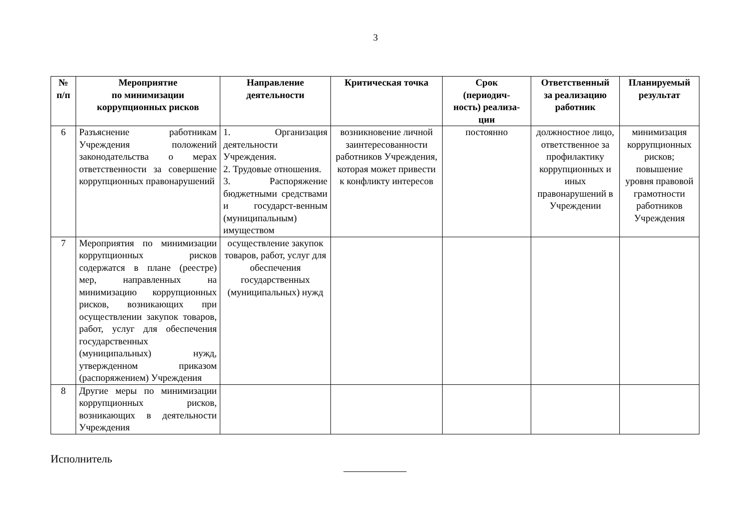3
| № п/п | Мероприятие по минимизации коррупционных рисков | Направление деятельности | Критическая точка | Срок (периодич- ность) реализа- ции | Ответственный за реализацию работник | Планируемый результат |
| --- | --- | --- | --- | --- | --- | --- |
| 6 | Разъяснение работникам Учреждения положений законодательства о мерах ответственности за совершение коррупционных правонарушений | 1. Организация деятельности Учреждения. 2. Трудовые отношения. 3. Распоряжение бюджетными средствами и государст-венным (муниципальным) имуществом | возникновение личной заинтересованности работников Учреждения, которая может привести к конфликту интересов | постоянно | должностное лицо, ответственное за профилактику коррупционных и иных правонарушений в Учреждении | минимизация коррупционных рисков; повышение уровня правовой грамотности работников Учреждения |
| 7 | Мероприятия по минимизации коррупционных рисков содержатся в плане (реестре) мер, направленных на минимизацию коррупционных рисков, возникающих при осуществлении закупок товаров, работ, услуг для обеспечения государственных (муниципальных) нужд, утвержденном приказом (распоряжением) Учреждения | осуществление закупок товаров, работ, услуг для обеспечения государственных (муниципальных) нужд | | | | |
| 8 | Другие меры по минимизации коррупционных рисков, возникающих в деятельности Учреждения | | | | | |
Исполнитель